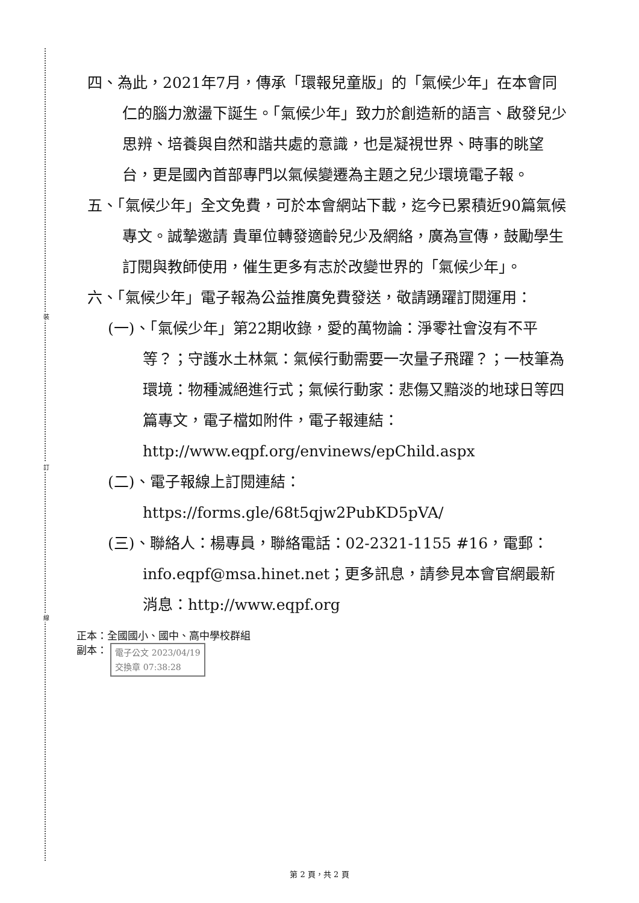裝
訂
線
四、為此，2021年7月，傳承「環報兒童版」的「氣候少年」在本會同仁的腦力激盪下誕生。「氣候少年」致力於創造新的語言、啟發兒少思辨、培養與自然和諧共處的意識，也是凝視世界、時事的眺望台，更是國內首部專門以氣候變遷為主題之兒少環境電子報。
五、「氣候少年」全文免費，可於本會網站下載，迄今已累積近90篇氣候專文。誠摯邀請 貴單位轉發適齡兒少及網絡，廣為宣傳，鼓勵學生訂閱與教師使用，催生更多有志於改變世界的「氣候少年」。
六、「氣候少年」電子報為公益推廣免費發送，敬請踴躍訂閱運用：
(一)、「氣候少年」第22期收錄，愛的萬物論：淨零社會沒有不平等？；守護水土林氣：氣候行動需要一次量子飛躍？；一枝筆為環境：物種滅絕進行式；氣候行動家：悲傷又黯淡的地球日等四篇專文，電子檔如附件，電子報連結：http://www.eqpf.org/envinews/epChild.aspx
(二)、電子報線上訂閱連結：https://forms.gle/68t5qjw2PubKD5pVA/
(三)、聯絡人：楊專員，聯絡電話：02-2321-1155 #16，電郵：info.eqpf@msa.hinet.net；更多訊息，請參見本會官網最新消息：http://www.eqpf.org
正本：全國國小、國中、高中學校群組
副本： 電子公文 2023/04/19
交換章 07:38:28
第 2 頁，共 2 頁